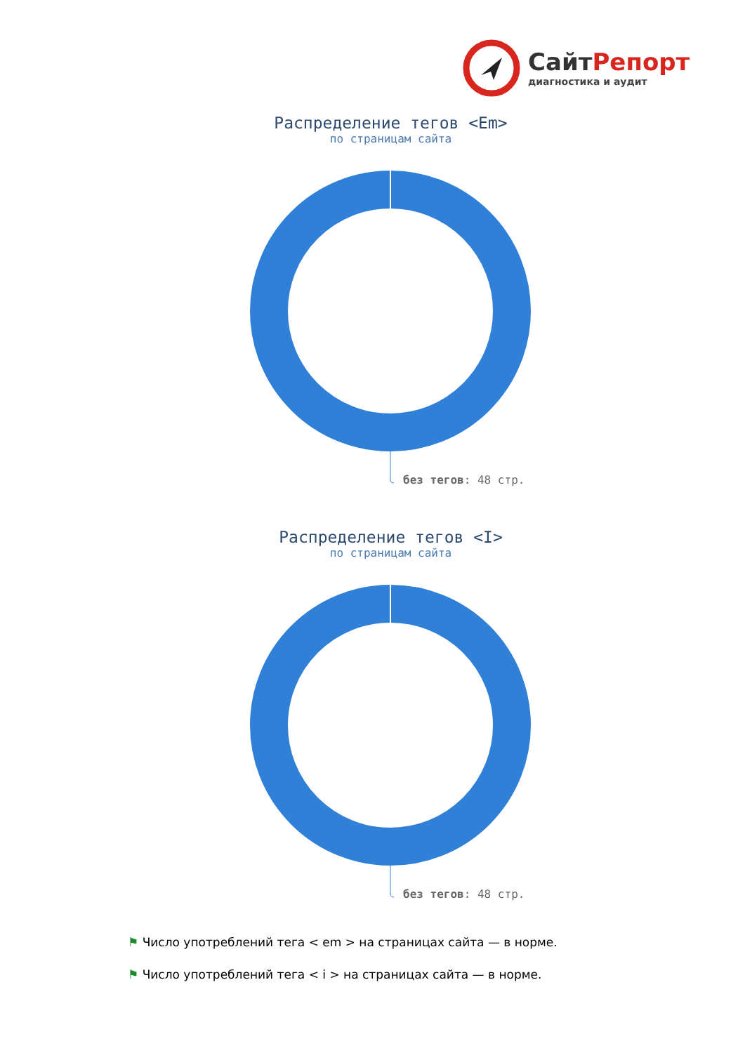СайтРепорт
диагностика и аудит
Распределение тегов <Em>
по страницам сайта
без тегов: 48 стр.
Распределение тегов <I>
по страницам сайта
без тегов: 48 стр.
⚑ Число употреблений тега < em > на страницах сайта — в норме.
⚑ Число употреблений тега < i > на страницах сайта — в норме.